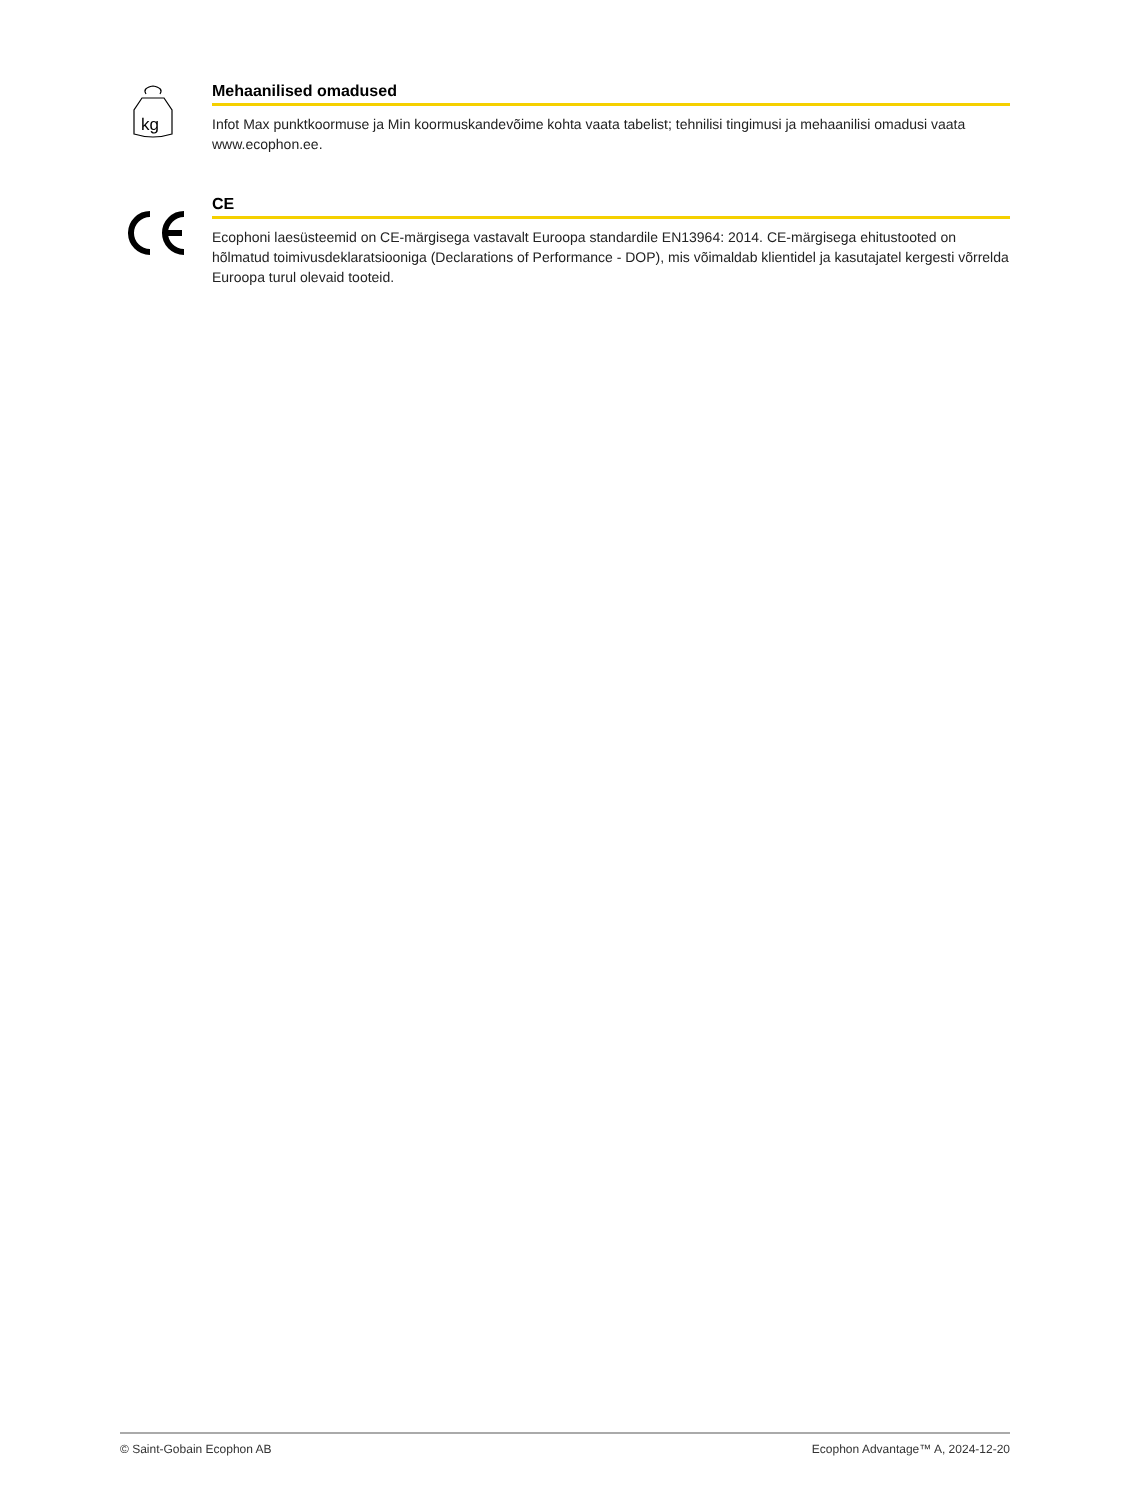kg
Mehaanilised omadused
Infot Max punktkoormuse ja Min koormuskandevõime kohta vaata tabelist; tehnilisi tingimusi ja mehaanilisi omadusi vaata www.ecophon.ee.
CE
Ecophoni laesüsteemid on CE-märgisega vastavalt Euroopa standardile EN13964: 2014. CE-märgisega ehitustooted on hõlmatud toimivusdeklaratsiooniga (Declarations of Performance - DOP), mis võimaldab klientidel ja kasutajatel kergesti võrrelda Euroopa turul olevaid tooteid.
© Saint-Gobain Ecophon AB Ecophon Advantage™ A, 2024-12-20